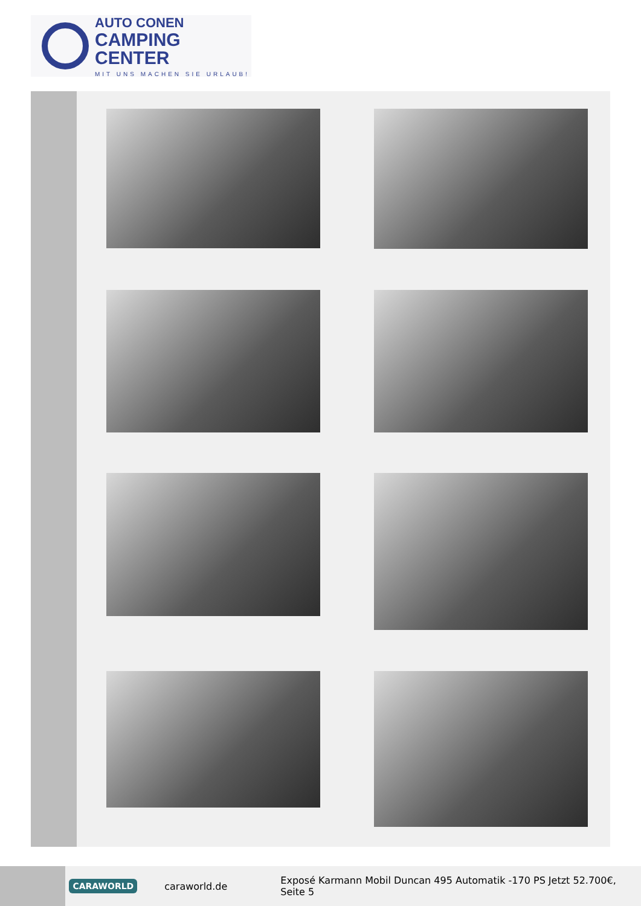AUTO CONEN
CAMPING CENTER
MIT UNS MACHEN SIE URLAUB!
CARAWORLD caraworld.de Exposé Karmann Mobil Duncan 495 Automatik -170 PS Jetzt 52.700€, Seite 5